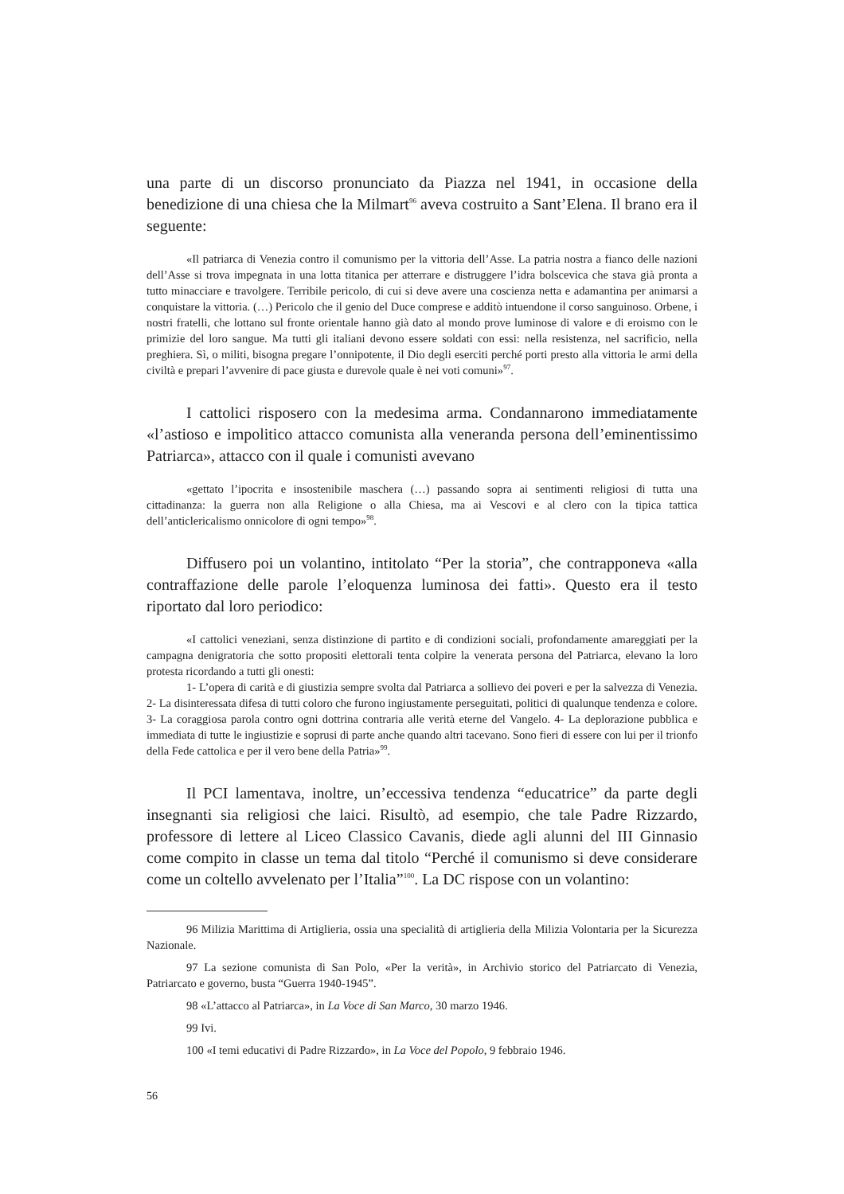una parte di un discorso pronunciato da Piazza nel 1941, in occasione della benedizione di una chiesa che la Milmart<sup>96</sup> aveva costruito a Sant’Elena. Il brano era il seguente:
«Il patriarca di Venezia contro il comunismo per la vittoria dell’Asse. La patria nostra a fianco delle nazioni dell’Asse si trova impegnata in una lotta titanica per atterrare e distruggere l’idra bolscevica che stava già pronta a tutto minacciare e travolgere. Terribile pericolo, di cui si deve avere una coscienza netta e adamantina per animarsi a conquistare la vittoria. (…) Pericolo che il genio del Duce comprese e additò intuendone il corso sanguinoso. Orbene, i nostri fratelli, che lottano sul fronte orientale hanno già dato al mondo prove luminose di valore e di eroismo con le primizie del loro sangue. Ma tutti gli italiani devono essere soldati con essi: nella resistenza, nel sacrificio, nella preghiera. Sì, o militi, bisogna pregare l’onnipotente, il Dio degli eserciti perché porti presto alla vittoria le armi della civiltà e prepari l’avvenire di pace giusta e durevole quale è nei voti comuni»<sup>97</sup>.
I cattolici risposero con la medesima arma. Condannarono immediatamente «l’astioso e impolitico attacco comunista alla veneranda persona dell’eminentissimo Patriarca», attacco con il quale i comunisti avevano
«gettato l’ipocrita e insostenibile maschera (…) passando sopra ai sentimenti religiosi di tutta una cittadinanza: la guerra non alla Religione o alla Chiesa, ma ai Vescovi e al clero con la tipica tattica dell’anticlericalismo onnicolore di ogni tempo»<sup>98</sup>.
Diffusero poi un volantino, intitolato “Per la storia”, che contrapponeva «alla contraffazione delle parole l’eloquenza luminosa dei fatti». Questo era il testo riportato dal loro periodico:
«I cattolici veneziani, senza distinzione di partito e di condizioni sociali, profondamente amareggiati per la campagna denigratoria che sotto propositi elettorali tenta colpire la venerata persona del Patriarca, elevano la loro protesta ricordando a tutti gli onesti:
1- L’opera di carità e di giustizia sempre svolta dal Patriarca a sollievo dei poveri e per la salvezza di Venezia. 2- La disinteressata difesa di tutti coloro che furono ingiustamente perseguitati, politici di qualunque tendenza e colore. 3- La coraggiosa parola contro ogni dottrina contraria alle verità eterne del Vangelo. 4- La deplorazione pubblica e immediata di tutte le ingiustizie e soprusi di parte anche quando altri tacevano. Sono fieri di essere con lui per il trionfo della Fede cattolica e per il vero bene della Patria»<sup>99</sup>.
Il PCI lamentava, inoltre, un’eccessiva tendenza “educatrice” da parte degli insegnanti sia religiosi che laici. Risultò, ad esempio, che tale Padre Rizzardo, professore di lettere al Liceo Classico Cavanis, diede agli alunni del III Ginnasio come compito in classe un tema dal titolo “Perché il comunismo si deve considerare come un coltello avvelenato per l’Italia”<sup>100</sup>. La DC rispose con un volantino:
96 Milizia Marittima di Artiglieria, ossia una specialità di artiglieria della Milizia Volontaria per la Sicurezza Nazionale.
97 La sezione comunista di San Polo, «Per la verità», in Archivio storico del Patriarcato di Venezia, Patriarcato e governo, busta “Guerra 1940-1945”.
98 «L’attacco al Patriarca», in La Voce di San Marco, 30 marzo 1946.
99 Ivi.
100 «I temi educativi di Padre Rizzardo», in La Voce del Popolo, 9 febbraio 1946.
56